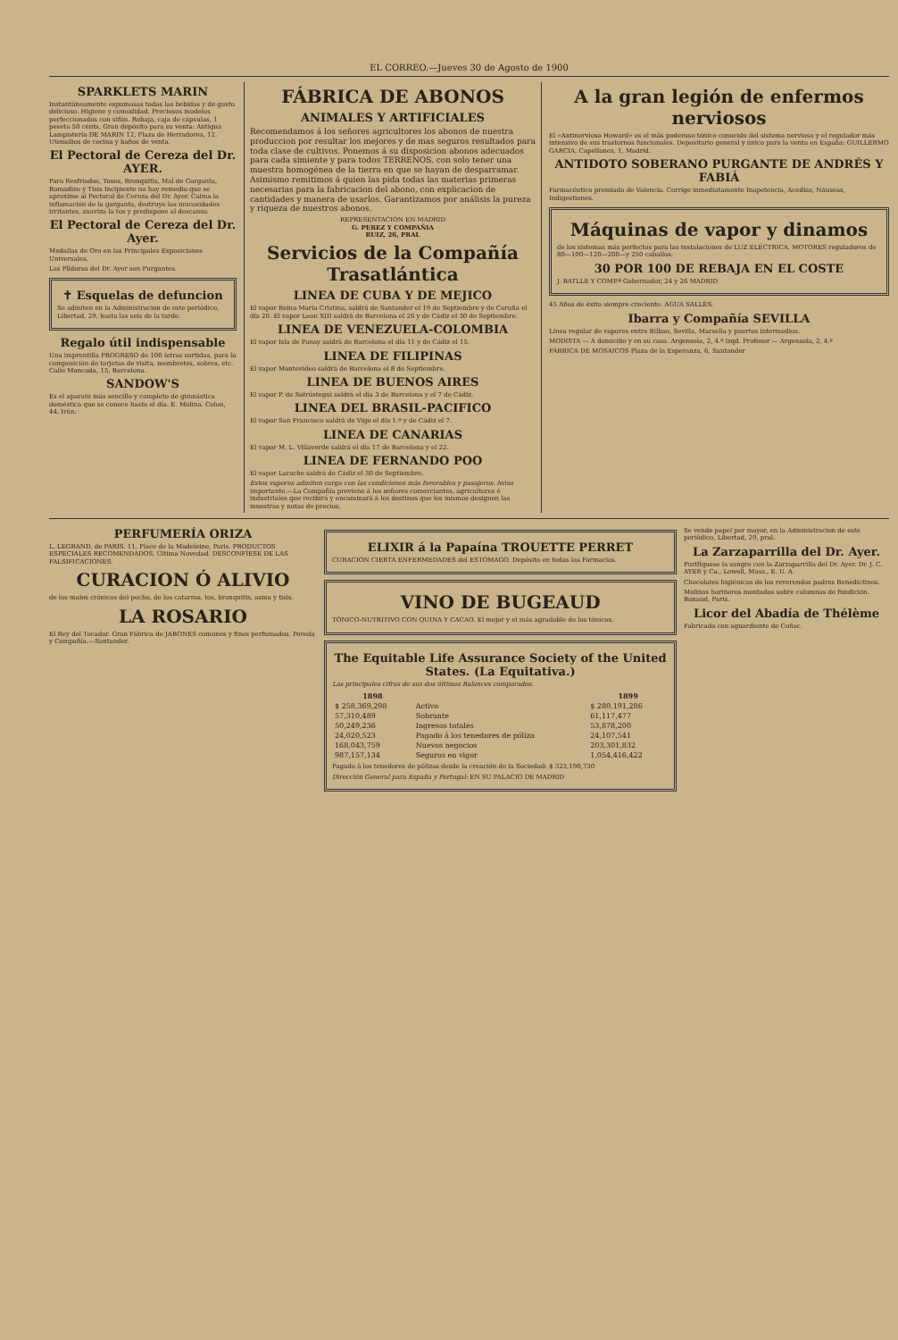EL CORREO.—Jueves 30 de Agosto de 1900
SPARKLETS MARIN
Instantáneamente espumosas todas las bebidas y de gusto delicioso. Higiene y comodidad. Preciosos modelos perfeccionados con sifón. Rebaja, caja de cápsulas, 1 peseta 50 cénts. Gran depósito para su venta: Antigua Lampistería DE MARIN 12, Plaza de Herradores, 12. Utensilios de cocina y baños de venta.
El Pectoral de Cereza del Dr. AYER.
Para Resfriados, Toses, Bronquitis, Mal de Garganta, Romadizo y Tisis Incipiente no hay remedio que se aproxime al Pectoral de Cereza del Dr. Ayer. Calma la inflamación de la garganta, destruye las mucosidades irritantes, suaviza la tos y predispone al descanso.
El Pectoral de Cereza del Dr. Ayer.
Medallas de Oro en las Principales Exposiciones Universales.
Las Píldoras del Dr. Ayer son Purgantes.
✝ Esquelas de defuncion
Se admiten en la Administracion de este periódico, Libertad, 29, hasta las seis de la tarde.
Regalo útil indispensable
Una imprentilla PROGRESO de 100 letras surtidas, para la composición de tarjetas de visita, membretes, sobres, etc. Calle Moncada, 15, Barcelona.
SANDOW'S
Es el aparato más sencillo y completo de gimnástica doméstica que se conoce hasta el día. E. Molina. Colon, 44, Irún.
FÁBRICA DE ABONOS
ANIMALES Y ARTIFICIALES
Recomendamos á los señores agricultores los abonos de nuestra produccion por resultar los mejores y de mas seguros resultados para toda clase de cultivos. Ponemos á su disposicion abonos adecuados para cada simiente y para todos TERRENOS, con solo tener una muestra homogénea de la tierra en que se hayan de desparramar. Asimismo remitimos á quien las pida todas las materias primeras necesarias para la fabricacion del abono, con explicacion de cantidades y manera de usarlos. Garantizamos por análisis la pureza y riqueza de nuestros abonos.
REPRESENTACION EN MADRID
G. PEREZ Y COMPAÑIA
RUIZ, 26, PRAL
Servicios de la Compañía Trasatlántica
LINEA DE CUBA Y DE MEJICO
El vapor Reina María Cristina, saldrá de Santander el 19 de Septiembre y de Coruña el día 20. El vapor Leon XIII saldrá de Barcelona el 26 y de Cádiz el 30 de Septiembre.
LINEA DE VENEZUELA-COLOMBIA
El vapor Isla de Panay saldrá de Barcelona el día 11 y de Cádiz el 15.
LINEA DE FILIPINAS
El vapor Montevideo saldrá de Barcelona el 8 de Septiembre.
LINEA DE BUENOS AIRES
El vapor P. de Satrústegui saldrá el día 3 de Barcelona y el 7 de Cádiz.
LINEA DEL BRASIL-PACIFICO
El vapor San Francisco saldrá de Vigo el día 1.º y de Cádiz el 7.
LINEA DE CANARIAS
El vapor M. L. Villaverde saldrá el día 17 de Barcelona y el 22.
LINEA DE FERNANDO POO
El vapor Larache saldrá de Cádiz el 30 de Septiembre.
Estos vapores admiten carga con las condiciones más favorables y pasajeros. Aviso importante.—La Compañía previene á los señores comerciantes, agricultores é industriales que recibirá y encaminará á los destinos que los mismos designen las muestras y notas de precios.
A la gran legión de enfermos nerviosos
El «Antinervioso Howard» es el más poderoso tónico conocido del sistema nervioso y el regulador más intensivo de sus trastornos funcionales. Depositario general y único para la venta en España: GUILLERMO GARCIA, Capellanes, 1, Madrid.
ANTIDOTO SOBERANO PURGANTE DE ANDRÉS Y FABIÁ
Farmacéutico premiado de Valencia. Corrige inmediatamente Inapetencia, Acedías, Náuseas, Indigestiones.
Máquinas de vapor y dinamos
de los sistemas más perfectos para las instalaciones de LUZ ELÉCTRICA. MOTORES reguladores de 80—100—120—200—y 250 caballos.
30 POR 100 DE REBAJA EN EL COSTE
J. BATLLE Y COMP.ª Gobernador, 24 y 26 MADRID
45 Años de éxito siempre creciente. AGUA SALLÉS.
Ibarra y Compañía SEVILLA
Línea regular de vapores entre Bilbao, Sevilla, Marsella y puertos intermedios.
MODISTA — A domicilio y en su casa. Argensola, 2, 4.º izqd. Profesor — Argensola, 2, 4.º
FÁBRICA DE MOSAICOS Plaza de la Esperanza, 6, Santander
PERFUMERÍA ORIZA
L. LEGRAND, de PARIS. 11, Place de la Madeleine, Paris. PRODUCTOS ESPECIALES RECOMENDADOS. Última Novedad. DESCONFÍESE DE LAS FALSIFICACIONES.
CURACION Ó ALIVIO
de los males crónicos del pecho, de los catarros, tos, bronquitis, asma y tisis.
LA ROSARIO
El Rey del Tocador. Gran Fábrica de JABONES comunes y finos perfumados. Pereda y Compañía.—Santander.
ELIXIR á la Papaína TROUETTE PERRET
CURACION CIERTA ENFERMEDADES del ESTOMAGO. Depósito en todas las Farmacias.
VINO DE BUGEAUD
TÓNICO-NUTRITIVO CON QUINA Y CACAO. El mejor y el más agradable de los tónicos.
The Equitable Life Assurance Society of the United States. (La Equitativa.)
Las principales cifras de sus dos últimos Balances comparados.
| 1898 | | 1899 |
| --- | --- | --- |
| $ 258,369,298 | Activo | $ 280,191,286 |
| 57,310,489 | Sobrante | 61,117,477 |
| 50,249,236 | Ingresos totales | 53,878,200 |
| 24,020,523 | Pagado á los tenedores de póliza | 24,107,541 |
| 168,043,759 | Nuevos negocios | 203,301,832 |
| 987,157,134 | Seguros en vigor | 1,054,416,422 |
Pagado á los tenedores de pólizas desde la creación de la Sociedad: $ 323,190,730
Dirección General para España y Portugal: EN SU PALACIO DE MADRID
Se vende papel por mayor, en la Administracion de este periódico, Libertad, 29, pral.
La Zarzaparrilla del Dr. Ayer.
Purifíquese la sangre con la Zarzaparrilla del Dr. Ayer. Dr. J. C. AYER y Ca., Lowell, Mass., E. U. A.
Chocolates higiénicos de los reverendos padres Benedictinos.
Molinos harineros montados sobre columnas de fundición. Bonaud, Paris.
Licor del Abadía de Thélème
Fabricado con aguardiente de Coñac.